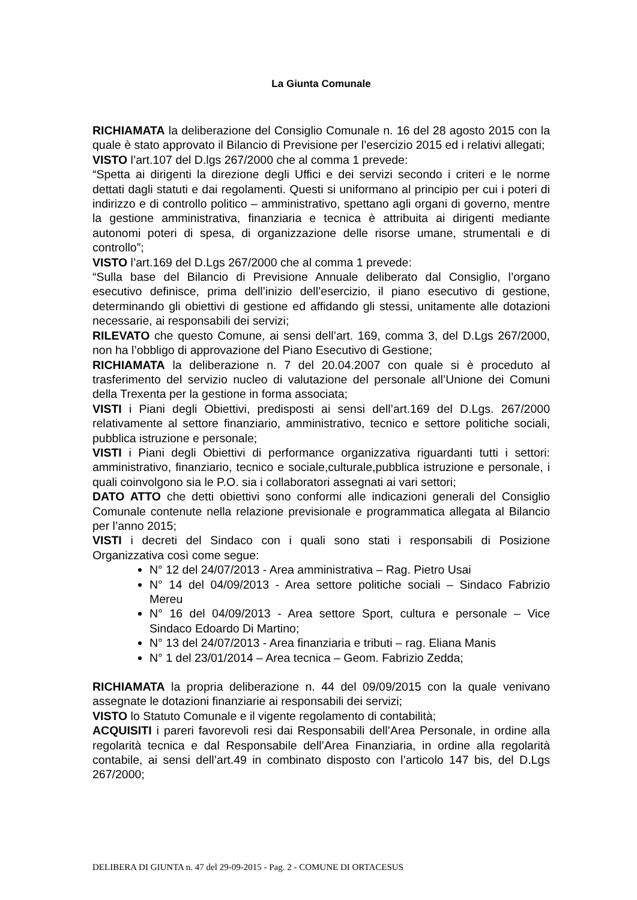La Giunta Comunale
RICHIAMATA la deliberazione del Consiglio Comunale n. 16 del 28 agosto 2015 con la quale è stato approvato il Bilancio di Previsione per l’esercizio 2015 ed i relativi allegati;
VISTO l’art.107 del D.lgs 267/2000 che al comma 1 prevede:
“Spetta ai dirigenti la direzione degli Uffici e dei servizi secondo i criteri e le norme dettati dagli statuti e dai regolamenti. Questi si uniformano al principio per cui i poteri di indirizzo e di controllo politico – amministrativo, spettano agli organi di governo, mentre la gestione amministrativa, finanziaria e tecnica è attribuita ai dirigenti mediante autonomi poteri di spesa, di organizzazione delle risorse umane, strumentali e di controllo”;
VISTO l’art.169 del D.Lgs 267/2000 che al comma 1 prevede:
“Sulla base del Bilancio di Previsione Annuale deliberato dal Consiglio, l’organo esecutivo definisce, prima dell’inizio dell’esercizio, il piano esecutivo di gestione, determinando gli obiettivi di gestione ed affidando gli stessi, unitamente alle dotazioni necessarie, ai responsabili dei servizi;
RILEVATO che questo Comune, ai sensi dell’art. 169, comma 3, del D.Lgs 267/2000, non ha l’obbligo di approvazione del Piano Esecutivo di Gestione;
RICHIAMATA la deliberazione n. 7 del 20.04.2007 con quale si è proceduto al trasferimento del servizio nucleo di valutazione del personale all’Unione dei Comuni della Trexenta per la gestione in forma associata;
VISTI i Piani degli Obiettivi, predisposti ai sensi dell’art.169 del D.Lgs. 267/2000 relativamente al settore finanziario, amministrativo, tecnico e settore politiche sociali, pubblica istruzione e personale;
VISTI i Piani degli Obiettivi di performance organizzativa riguardanti tutti i settori: amministrativo, finanziario, tecnico e sociale,culturale,pubblica istruzione e personale, i quali coinvolgono sia le P.O. sia i collaboratori assegnati ai vari settori;
DATO ATTO che detti obiettivi sono conformi alle indicazioni generali del Consiglio Comunale contenute nella relazione previsionale e programmatica allegata al Bilancio per l’anno 2015;
VISTI i decreti del Sindaco con i quali sono stati i responsabili di Posizione Organizzativa così come segue:
N° 12 del 24/07/2013 - Area amministrativa – Rag. Pietro Usai
N° 14 del 04/09/2013 - Area settore politiche sociali – Sindaco Fabrizio Mereu
N° 16 del 04/09/2013 - Area settore Sport, cultura e personale – Vice Sindaco Edoardo Di Martino;
N° 13 del 24/07/2013 - Area finanziaria e tributi – rag. Eliana Manis
N° 1 del 23/01/2014 – Area tecnica – Geom. Fabrizio Zedda;
RICHIAMATA la propria deliberazione n. 44 del 09/09/2015 con la quale venivano assegnate le dotazioni finanziarie ai responsabili dei servizi;
VISTO lo Statuto Comunale e il vigente regolamento di contabilità;
ACQUISITI i pareri favorevoli resi dai Responsabili dell’Area Personale, in ordine alla regolarità tecnica e dal Responsabile dell’Area Finanziaria, in ordine alla regolarità contabile, ai sensi dell’art.49 in combinato disposto con l’articolo 147 bis, del D.Lgs 267/2000;
DELIBERA DI GIUNTA n. 47 del 29-09-2015 - Pag. 2 - COMUNE DI ORTACESUS